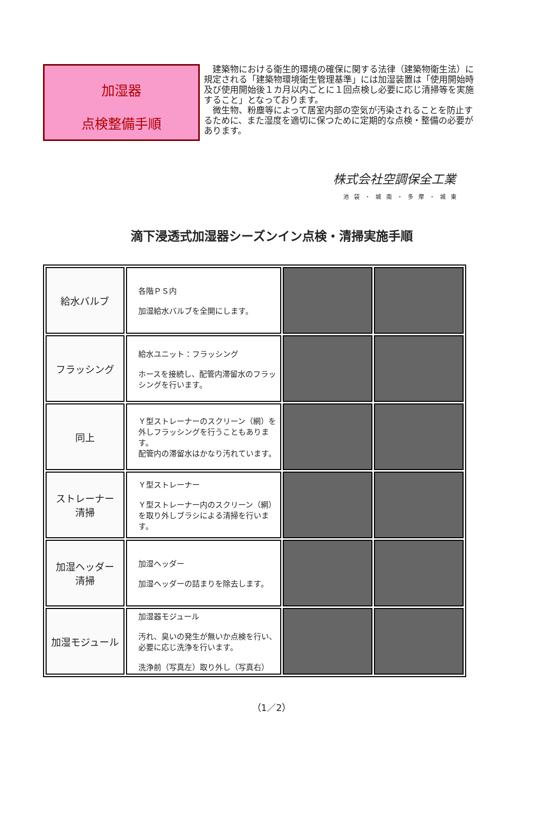加湿器
点検整備手順
　建築物における衛生的環境の確保に関する法律（建築物衛生法）に規定される「建築物環境衛生管理基準」には加湿装置は「使用開始時及び使用開始後１カ月以内ごとに１回点検し必要に応じ清掃等を実施すること」となっております。
　微生物、粉塵等によって居室内部の空気が汚染されることを防止するために、また湿度を適切に保つために定期的な点検・整備の必要があります。
株式会社空調保全工業
池袋・城南・多摩・城東
滴下浸透式加湿器シーズンイン点検・清掃実施手順
| 給水バルブ | 各階ＰＳ内 加湿給水バルブを全開にします。 | | |
| フラッシング | 給水ユニット：フラッシング ホースを接続し、配管内滞留水のフラッシングを行います。 | | |
| 同上 | Ｙ型ストレーナーのスクリーン（網）を外しフラッシングを行うこともあります。 配管内の滞留水はかなり汚れています。 | | |
| ストレーナー 清掃 | Ｙ型ストレーナー Ｙ型ストレーナー内のスクリーン（網）を取り外しブラシによる清掃を行います。 | | |
| 加湿ヘッダー 清掃 | 加湿ヘッダー 加湿ヘッダーの詰まりを除去します。 | | |
| 加湿モジュール | 加湿器モジュール 汚れ、臭いの発生が無いか点検を行い、 必要に応じ洗浄を行います。 洗浄前（写真左）取り外し（写真右） | | |
（1／2）